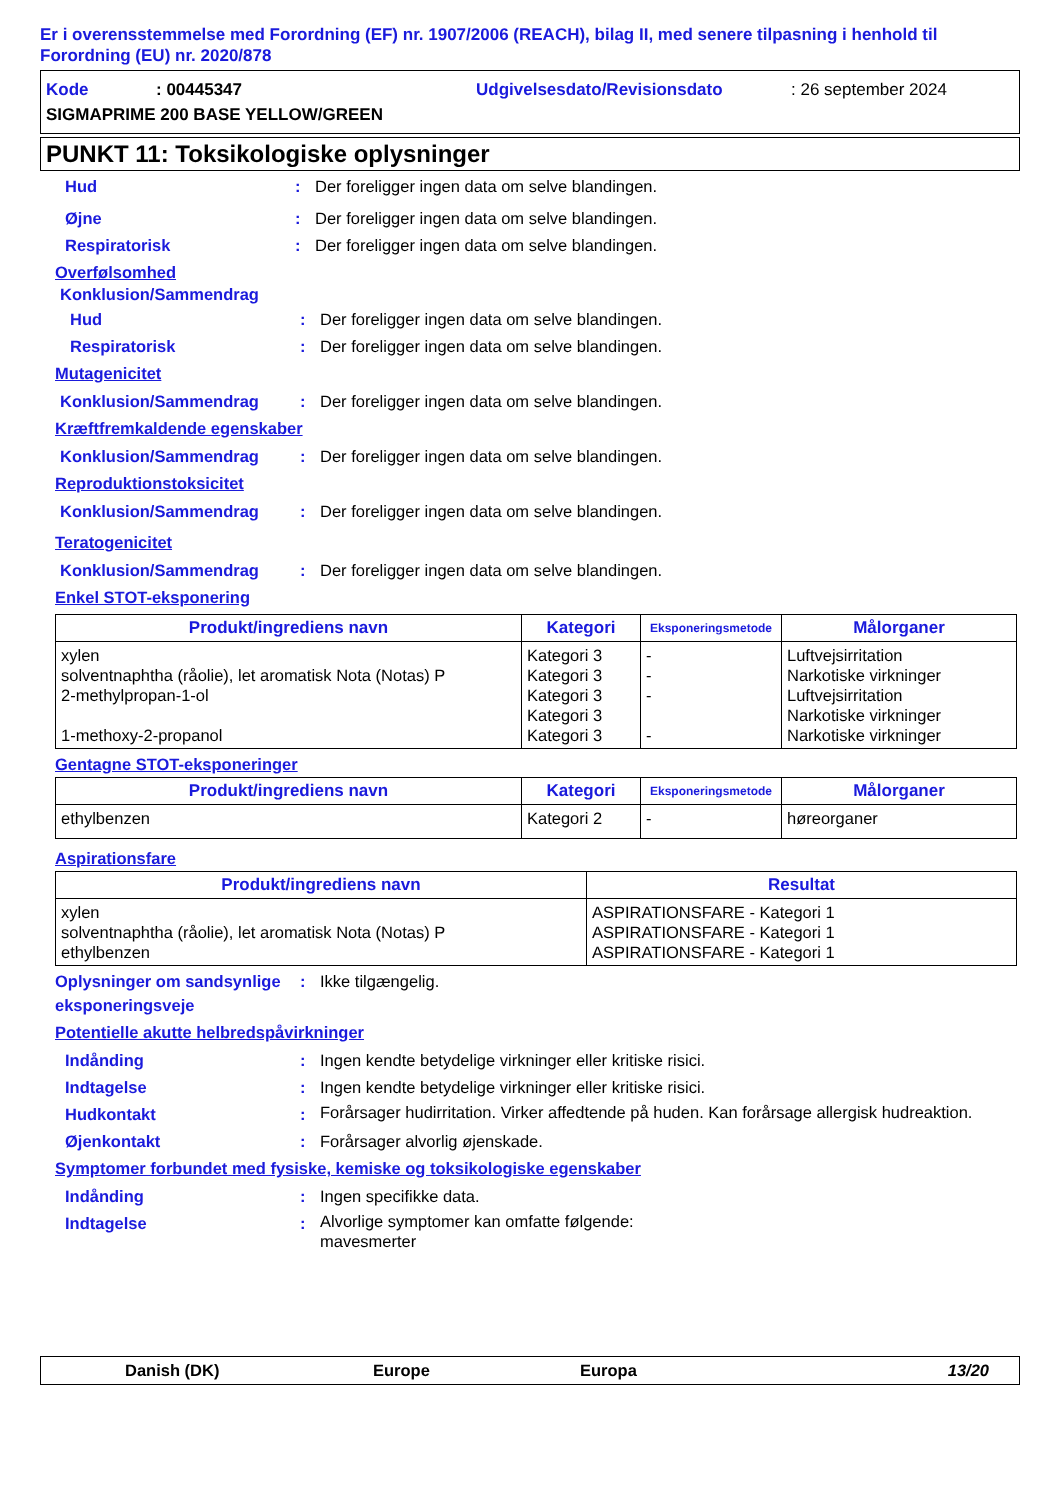Er i overensstemmelse med Forordning (EF) nr. 1907/2006 (REACH), bilag II, med senere tilpasning i henhold til Forordning (EU) nr. 2020/878
Kode: 00445347 Udgivelsesdato/Revisionsdato: 26 september 2024
SIGMAPRIME 200 BASE YELLOW/GREEN
PUNKT 11: Toksikologiske oplysninger
Hud: Der foreligger ingen data om selve blandingen.
Øjne: Der foreligger ingen data om selve blandingen.
Respiratorisk: Der foreligger ingen data om selve blandingen.
Overfølsomhed
Konklusion/Sammendrag
Hud: Der foreligger ingen data om selve blandingen.
Respiratorisk: Der foreligger ingen data om selve blandingen.
Mutagenicitet
Konklusion/Sammendrag: Der foreligger ingen data om selve blandingen.
Kræftfremkaldende egenskaber
Konklusion/Sammendrag: Der foreligger ingen data om selve blandingen.
Reproduktionstoksicitet
Konklusion/Sammendrag: Der foreligger ingen data om selve blandingen.
Teratogenicitet
Konklusion/Sammendrag: Der foreligger ingen data om selve blandingen.
Enkel STOT-eksponering
| Produkt/ingrediens navn | Kategori | Eksponeringsmetode | Målorganer |
| --- | --- | --- | --- |
| xylen solventnaphtha (råolie), let aromatisk Nota (Notas) P 2-methylpropan-1-ol 1-methoxy-2-propanol | Kategori 3 Kategori 3 Kategori 3 Kategori 3 Kategori 3 | - - - - | Luftvejsirritation Narkotiske virkninger Luftvejsirritation Narkotiske virkninger Narkotiske virkninger |
Gentagne STOT-eksponeringer
| Produkt/ingrediens navn | Kategori | Eksponeringsmetode | Målorganer |
| --- | --- | --- | --- |
| ethylbenzen | Kategori 2 | - | høreorganer |
Aspirationsfare
| Produkt/ingrediens navn | Resultat |
| --- | --- |
| xylen solventnaphtha (råolie), let aromatisk Nota (Notas) P ethylbenzen | ASPIRATIONSFARE - Kategori 1 ASPIRATIONSFARE - Kategori 1 ASPIRATIONSFARE - Kategori 1 |
Oplysninger om sandsynlige eksponeringsveje: Ikke tilgængelig.
Potentielle akutte helbredspåvirkninger
Indånding: Ingen kendte betydelige virkninger eller kritiske risici.
Indtagelse: Ingen kendte betydelige virkninger eller kritiske risici.
Hudkontakt: Forårsager hudirritation. Virker affedtende på huden. Kan forårsage allergisk hudreaktion.
Øjenkontakt: Forårsager alvorlig øjenskade.
Symptomer forbundet med fysiske, kemiske og toksikologiske egenskaber
Indånding: Ingen specifikke data.
Indtagelse: Alvorlige symptomer kan omfatte følgende:
mavesmerter
Danish (DK) Europe Europa 13/20